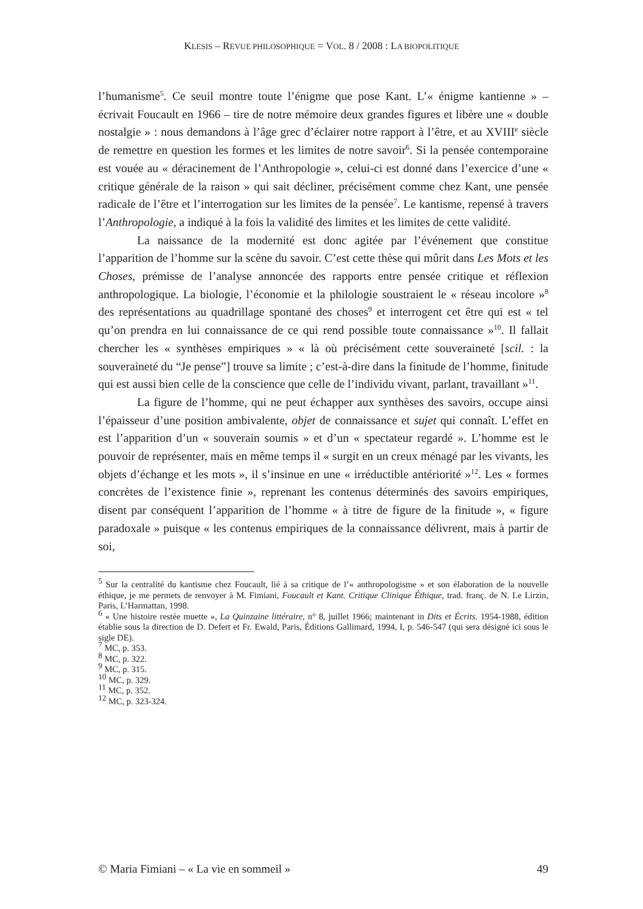KLESIS – REVUE PHILOSOPHIQUE = VOL. 8 / 2008 : LA BIOPOLITIQUE
l’humanisme<sup>5</sup>. Ce seuil montre toute l’énigme que pose Kant. L’« énigme kantienne » – écrivait Foucault en 1966 – tire de notre mémoire deux grandes figures et libère une « double nostalgie » : nous demandons à l’âge grec d’éclairer notre rapport à l’être, et au XVIII<sup>e</sup> siècle de remettre en question les formes et les limites de notre savoir<sup>6</sup>. Si la pensée contemporaine est vouée au « déracinement de l’Anthropologie », celui-ci est donné dans l’exercice d’une « critique générale de la raison » qui sait décliner, précisément comme chez Kant, une pensée radicale de l’être et l’interrogation sur les limites de la pensée<sup>7</sup>. Le kantisme, repensé à travers l’Anthropologie, a indiqué à la fois la validité des limites et les limites de cette validité.
La naissance de la modernité est donc agitée par l’événement que constitue l’apparition de l’homme sur la scène du savoir. C’est cette thèse qui mûrit dans Les Mots et les Choses, prémisse de l’analyse annoncée des rapports entre pensée critique et réflexion anthropologique. La biologie, l’économie et la philologie soustraient le « réseau incolore »<sup>8</sup> des représentations au quadrillage spontané des choses<sup>9</sup> et interrogent cet être qui est « tel qu’on prendra en lui connaissance de ce qui rend possible toute connaissance »<sup>10</sup>. Il fallait chercher les « synthèses empiriques » « là où précisément cette souveraineté [scil. : la souveraineté du “Je pense”] trouve sa limite ; c’est-à-dire dans la finitude de l’homme, finitude qui est aussi bien celle de la conscience que celle de l’individu vivant, parlant, travaillant »<sup>11</sup>.
La figure de l’homme, qui ne peut échapper aux synthèses des savoirs, occupe ainsi l’épaisseur d’une position ambivalente, objet de connaissance et sujet qui connaît. L’effet en est l’apparition d’un « souverain soumis » et d’un « spectateur regardé ». L’homme est le pouvoir de représenter, mais en même temps il « surgit en un creux ménagé par les vivants, les objets d’échange et les mots », il s’insinue en une « irréductible antériorité »<sup>12</sup>. Les « formes concrètes de l’existence finie », reprenant les contenus déterminés des savoirs empiriques, disent par conséquent l’apparition de l’homme « à titre de figure de la finitude », « figure paradoxale » puisque « les contenus empiriques de la connaissance délivrent, mais à partir de soi,
<sup>5</sup> Sur la centralité du kantisme chez Foucault, lié à sa critique de l’« anthropologisme » et son élaboration de la nouvelle éthique, je me permets de renvoyer à M. Fimiani, Foucault et Kant. Critique Clinique Éthique, trad. franç. de N. Le Lirzin, Paris, L’Harmattan, 1998.
<sup>6</sup> « Une histoire restée muette », La Quinzaine littéraire, n° 8, juillet 1966; maintenant in Dits et Écrits. 1954-1988, édition établie sous la direction de D. Defert et Fr. Ewald, Paris, Éditions Gallimard, 1994, I, p. 546-547 (qui sera désigné ici sous le sigle DE).
<sup>7</sup> MC, p. 353.
<sup>8</sup> MC, p. 322.
<sup>9</sup> MC, p. 315.
<sup>10</sup> MC, p. 329.
<sup>11</sup> MC, p. 352.
<sup>12</sup> MC, p. 323-324.
© Maria Fimiani – « La vie en sommeil » 49